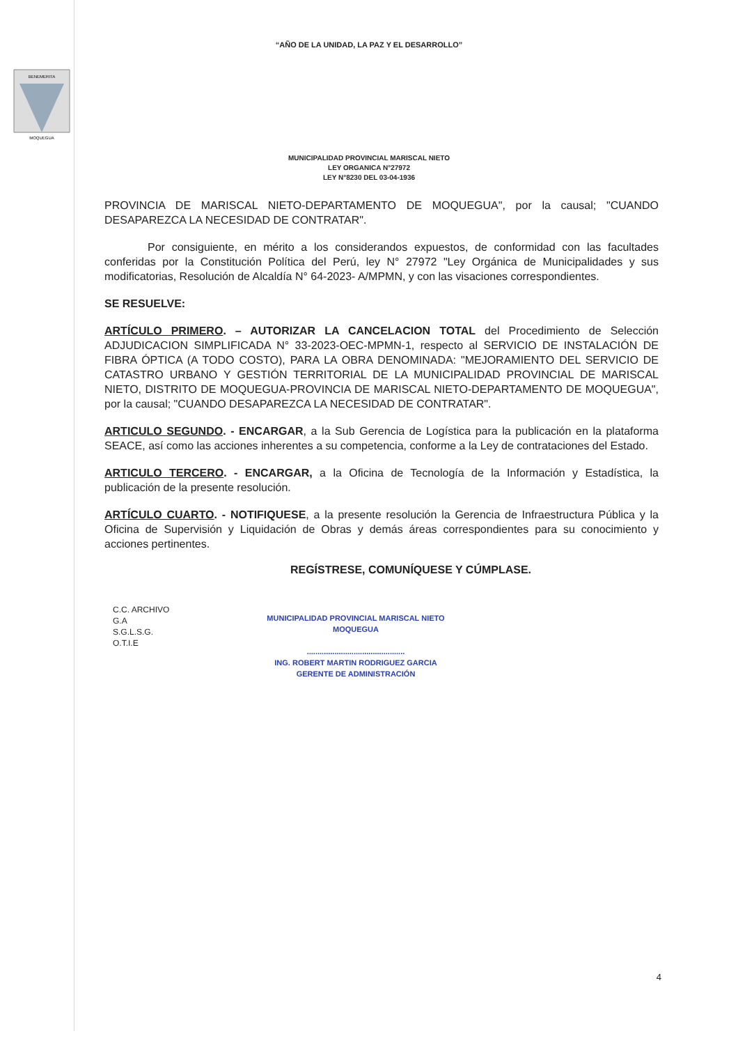“AÑO DE LA UNIDAD, LA PAZ Y EL DESARROLLO”
BENEMERITA
MOQUEGUA
MUNICIPALIDAD PROVINCIAL MARISCAL NIETO
LEY ORGANICA N°27972
LEY N°8230 DEL 03-04-1936
PROVINCIA DE MARISCAL NIETO-DEPARTAMENTO DE MOQUEGUA", por la causal; "CUANDO DESAPAREZCA LA NECESIDAD DE CONTRATAR".
Por consiguiente, en mérito a los considerandos expuestos, de conformidad con las facultades conferidas por la Constitución Política del Perú, ley N° 27972 "Ley Orgánica de Municipalidades y sus modificatorias, Resolución de Alcaldía N° 64-2023- A/MPMN, y con las visaciones correspondientes.
SE RESUELVE:
ARTÍCULO PRIMERO. – AUTORIZAR LA CANCELACION TOTAL del Procedimiento de Selección ADJUDICACION SIMPLIFICADA N° 33-2023-OEC-MPMN-1, respecto al SERVICIO DE INSTALACIÓN DE FIBRA ÓPTICA (A TODO COSTO), PARA LA OBRA DENOMINADA: "MEJORAMIENTO DEL SERVICIO DE CATASTRO URBANO Y GESTIÓN TERRITORIAL DE LA MUNICIPALIDAD PROVINCIAL DE MARISCAL NIETO, DISTRITO DE MOQUEGUA-PROVINCIA DE MARISCAL NIETO-DEPARTAMENTO DE MOQUEGUA", por la causal; "CUANDO DESAPAREZCA LA NECESIDAD DE CONTRATAR".
ARTICULO SEGUNDO. - ENCARGAR, a la Sub Gerencia de Logística para la publicación en la plataforma SEACE, así como las acciones inherentes a su competencia, conforme a la Ley de contrataciones del Estado.
ARTICULO TERCERO. - ENCARGAR, a la Oficina de Tecnología de la Información y Estadística, la publicación de la presente resolución.
ARTÍCULO CUARTO. - NOTIFIQUESE, a la presente resolución la Gerencia de Infraestructura Pública y la Oficina de Supervisión y Liquidación de Obras y demás áreas correspondientes para su conocimiento y acciones pertinentes.
REGÍSTRESE, COMUNÍQUESE Y CÚMPLASE.
C.C. ARCHIVO
G.A
S.G.L.S.G.
O.T.I.E
MUNICIPALIDAD PROVINCIAL MARISCAL NIETO
MOQUEGUA
..............................................
ING. ROBERT MARTIN RODRIGUEZ GARCIA
GERENTE DE ADMINISTRACIÓN
4